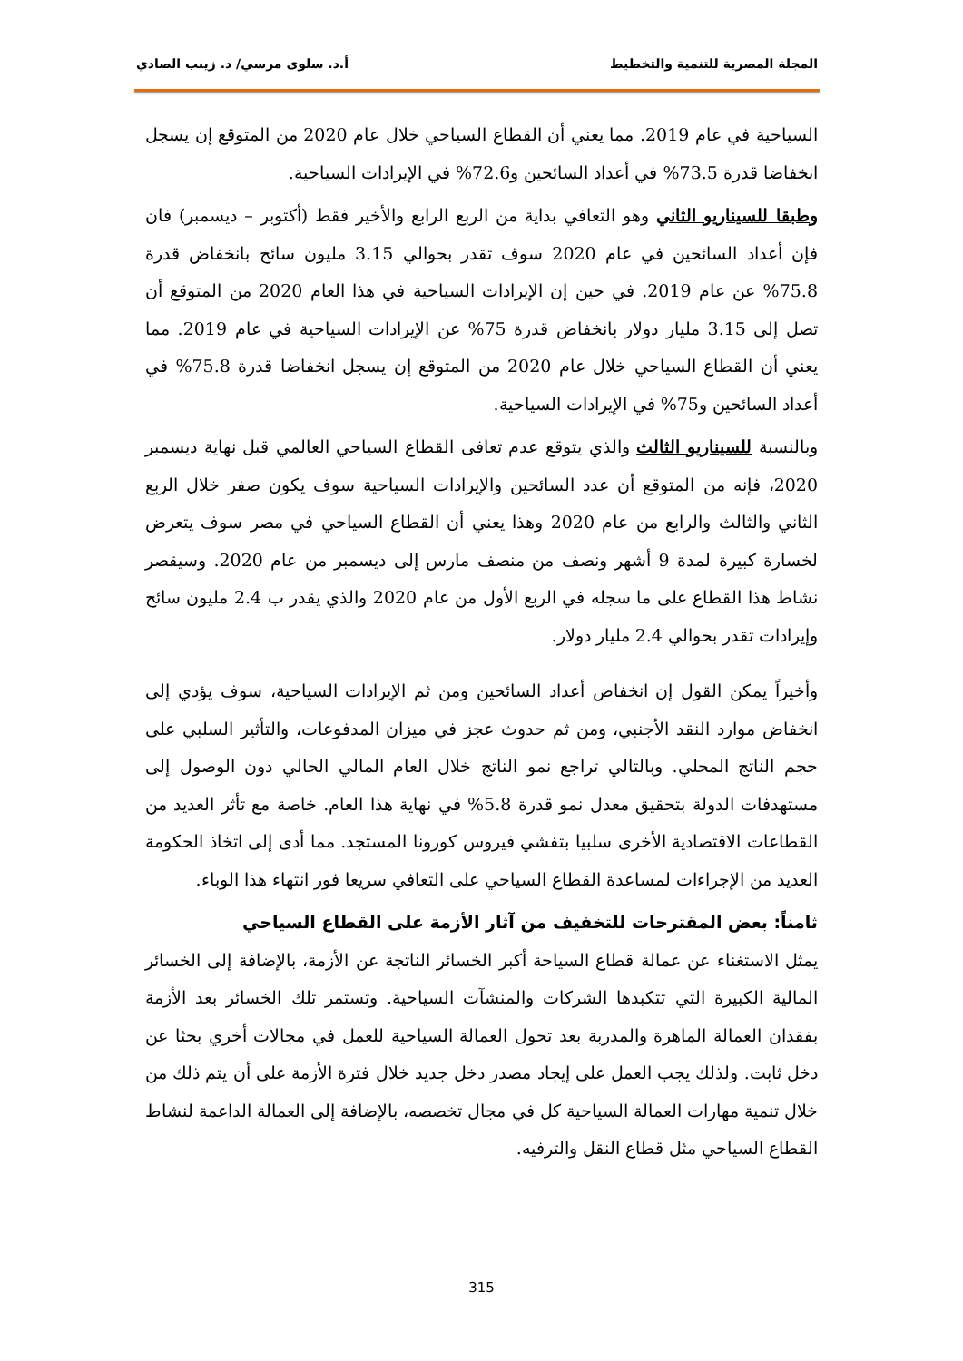المجلة المصرية للتنمية والتخطيط أ.د. سلوى مرسي/ د. زينب الصادي
السياحية في عام 2019. مما يعني أن القطاع السياحي خلال عام 2020 من المتوقع إن يسجل انخفاضا قدرة 73.5% في أعداد السائحين و72.6% في الإيرادات السياحية.
وطبقا للسيناريو الثاني وهو التعافي بداية من الربع الرابع والأخير فقط (أكتوبر – ديسمبر) فان فإن أعداد السائحين في عام 2020 سوف تقدر بحوالي 3.15 مليون سائح بانخفاض قدرة 75.8% عن عام 2019. في حين إن الإيرادات السياحية في هذا العام 2020 من المتوقع أن تصل إلى 3.15 مليار دولار بانخفاض قدرة 75% عن الإيرادات السياحية في عام 2019. مما يعني أن القطاع السياحي خلال عام 2020 من المتوقع إن يسجل انخفاضا قدرة 75.8% في أعداد السائحين و75% في الإيرادات السياحية.
وبالنسبة للسيناريو الثالث والذي يتوقع عدم تعافى القطاع السياحي العالمي قبل نهاية ديسمبر 2020، فإنه من المتوقع أن عدد السائحين والإيرادات السياحية سوف يكون صفر خلال الربع الثاني والثالث والرابع من عام 2020 وهذا يعني أن القطاع السياحي في مصر سوف يتعرض لخسارة كبيرة لمدة 9 أشهر ونصف من منصف مارس إلى ديسمبر من عام 2020. وسيقصر نشاط هذا القطاع على ما سجله في الربع الأول من عام 2020 والذي يقدر ب 2.4 مليون سائح وإيرادات تقدر بحوالي 2.4 مليار دولار.
وأخيراً يمكن القول إن انخفاض أعداد السائحين ومن ثم الإيرادات السياحية، سوف يؤدي إلى انخفاض موارد النقد الأجنبي، ومن ثم حدوث عجز في ميزان المدفوعات، والتأثير السلبي على حجم الناتج المحلي. وبالتالي تراجع نمو الناتج خلال العام المالي الحالي دون الوصول إلى مستهدفات الدولة بتحقيق معدل نمو قدرة 5.8% في نهاية هذا العام. خاصة مع تأثر العديد من القطاعات الاقتصادية الأخرى سلبيا بتفشي فيروس كورونا المستجد. مما أدى إلى اتخاذ الحكومة العديد من الإجراءات لمساعدة القطاع السياحي على التعافي سريعا فور انتهاء هذا الوباء.
ثامناً: بعض المقترحات للتخفيف من آثار الأزمة على القطاع السياحي
يمثل الاستغناء عن عمالة قطاع السياحة أكبر الخسائر الناتجة عن الأزمة، بالإضافة إلى الخسائر المالية الكبيرة التي تتكبدها الشركات والمنشآت السياحية. وتستمر تلك الخسائر بعد الأزمة بفقدان العمالة الماهرة والمدربة بعد تحول العمالة السياحية للعمل في مجالات أخري بحثا عن دخل ثابت. ولذلك يجب العمل على إيجاد مصدر دخل جديد خلال فترة الأزمة على أن يتم ذلك من خلال تنمية مهارات العمالة السياحية كل في مجال تخصصه، بالإضافة إلى العمالة الداعمة لنشاط القطاع السياحي مثل قطاع النقل والترفيه.
315